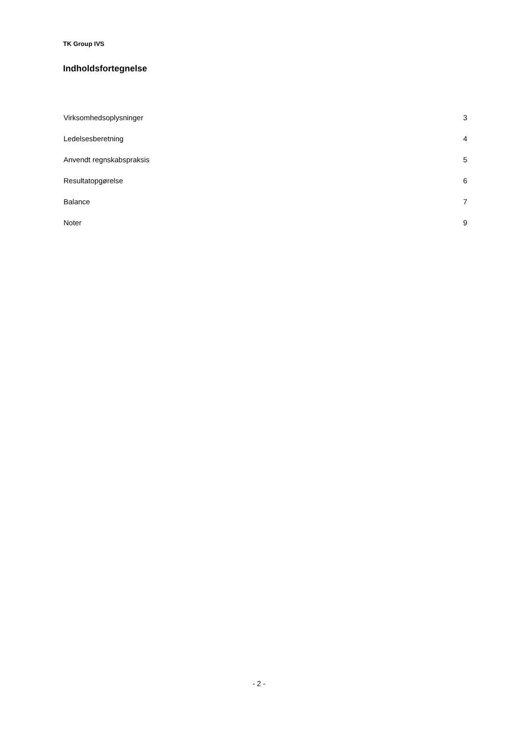TK Group IVS
Indholdsfortegnelse
Virksomhedsoplysninger 3
Ledelsesberetning 4
Anvendt regnskabspraksis 5
Resultatopgørelse 6
Balance 7
Noter 9
- 2 -